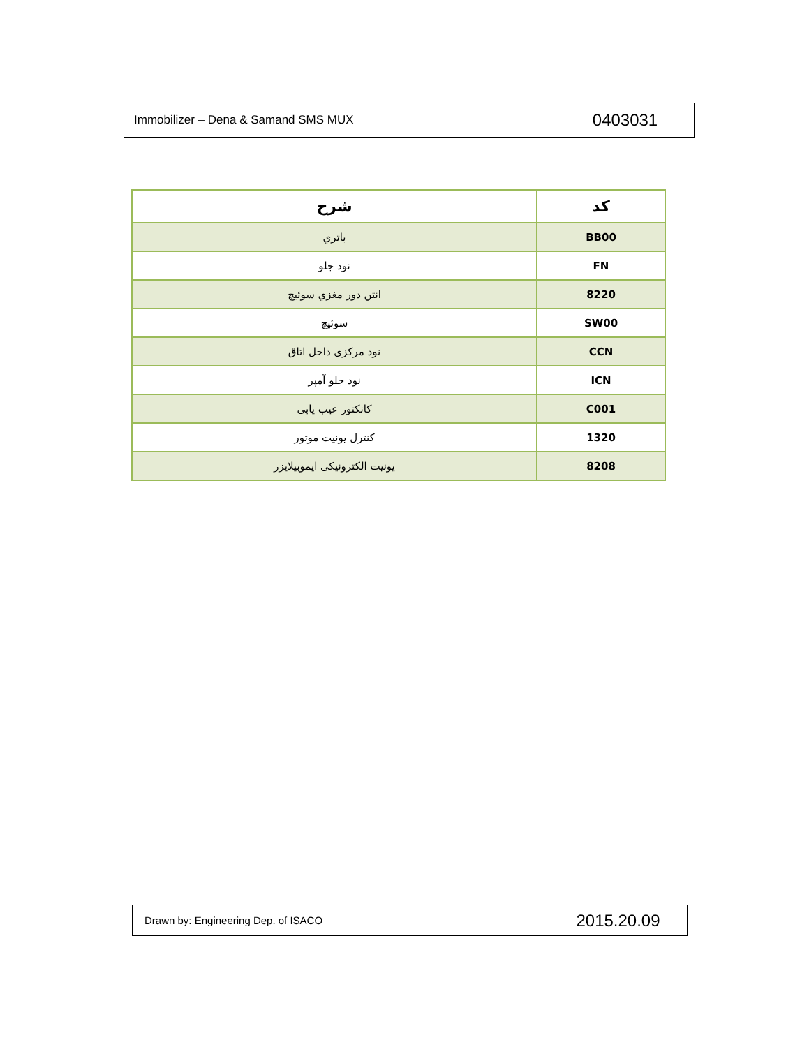| Immobilizer – Dena & Samand SMS MUX | 0403031 |
| کد | شرح |
| --- | --- |
| BB00 | باتري |
| FN | نود جلو |
| 8220 | انتن دور مغزي سوئيچ |
| SW00 | سوئيچ |
| CCN | نود مرکزی داخل اتاق |
| ICN | نود جلو آمپر |
| C001 | کانکتور عیب یابی |
| 1320 | کنترل یونیت موتور |
| 8208 | یونیت الکترونیکی ایموبیلایزر |
| Drawn by: Engineering Dep. of ISACO | 2015.20.09 |